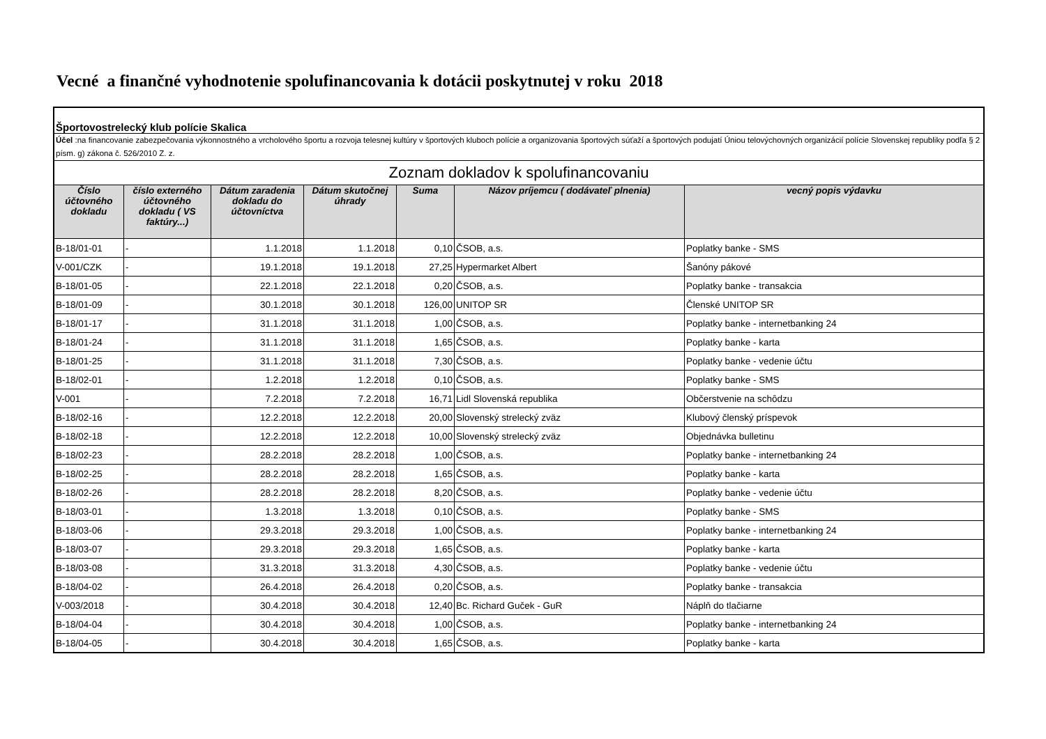Vecné a finančné vyhodnotenie spolufinancovania k dotácii poskytnutej v roku 2018
| Športovostrelecký klub polície Skalica | | | | | | |
| Účel :na financovanie zabezpečovania výkonnostného a vrcholového športu a rozvoja telesnej kultúry v športových kluboch polície a organizovania športových súťaží a športových podujatí Úniou telovýchovných organizácií polície Slovenskej republiky podľa § 2 písm. g) zákona č. 526/2010 Z. z. | | | | | | |
| Zoznam dokladov k spolufinancovaniu | | | | | | |
| Číslo účtovného dokladu | číslo externého účtovného dokladu ( VS faktúry...) | Dátum zaradenia dokladu do účtovníctva | Dátum skutočnej úhrady | Suma | Názov príjemcu ( dodávateľ plnenia) | vecný popis výdavku |
| B-18/01-01 | - | 1.1.2018 | 1.1.2018 | 0,10 | ČSOB, a.s. | Poplatky banke - SMS |
| V-001/CZK | - | 19.1.2018 | 19.1.2018 | 27,25 | Hypermarket Albert | Šanóny pákové |
| B-18/01-05 | - | 22.1.2018 | 22.1.2018 | 0,20 | ČSOB, a.s. | Poplatky banke - transakcia |
| B-18/01-09 | - | 30.1.2018 | 30.1.2018 | 126,00 | UNITOP SR | Členské UNITOP SR |
| B-18/01-17 | - | 31.1.2018 | 31.1.2018 | 1,00 | ČSOB, a.s. | Poplatky banke - internetbanking 24 |
| B-18/01-24 | - | 31.1.2018 | 31.1.2018 | 1,65 | ČSOB, a.s. | Poplatky banke - karta |
| B-18/01-25 | - | 31.1.2018 | 31.1.2018 | 7,30 | ČSOB, a.s. | Poplatky banke - vedenie účtu |
| B-18/02-01 | - | 1.2.2018 | 1.2.2018 | 0,10 | ČSOB, a.s. | Poplatky banke - SMS |
| V-001 | - | 7.2.2018 | 7.2.2018 | 16,71 | Lidl Slovenská republika | Občerstvenie na schôdzu |
| B-18/02-16 | - | 12.2.2018 | 12.2.2018 | 20,00 | Slovenský strelecký zväz | Klubový členský príspevok |
| B-18/02-18 | - | 12.2.2018 | 12.2.2018 | 10,00 | Slovenský strelecký zväz | Objednávka bulletinu |
| B-18/02-23 | - | 28.2.2018 | 28.2.2018 | 1,00 | ČSOB, a.s. | Poplatky banke - internetbanking 24 |
| B-18/02-25 | - | 28.2.2018 | 28.2.2018 | 1,65 | ČSOB, a.s. | Poplatky banke - karta |
| B-18/02-26 | - | 28.2.2018 | 28.2.2018 | 8,20 | ČSOB, a.s. | Poplatky banke - vedenie účtu |
| B-18/03-01 | - | 1.3.2018 | 1.3.2018 | 0,10 | ČSOB, a.s. | Poplatky banke - SMS |
| B-18/03-06 | - | 29.3.2018 | 29.3.2018 | 1,00 | ČSOB, a.s. | Poplatky banke - internetbanking 24 |
| B-18/03-07 | - | 29.3.2018 | 29.3.2018 | 1,65 | ČSOB, a.s. | Poplatky banke - karta |
| B-18/03-08 | - | 31.3.2018 | 31.3.2018 | 4,30 | ČSOB, a.s. | Poplatky banke - vedenie účtu |
| B-18/04-02 | - | 26.4.2018 | 26.4.2018 | 0,20 | ČSOB, a.s. | Poplatky banke - transakcia |
| V-003/2018 | - | 30.4.2018 | 30.4.2018 | 12,40 | Bc. Richard Guček - GuR | Náplň do tlačiarne |
| B-18/04-04 | - | 30.4.2018 | 30.4.2018 | 1,00 | ČSOB, a.s. | Poplatky banke - internetbanking 24 |
| B-18/04-05 | - | 30.4.2018 | 30.4.2018 | 1,65 | ČSOB, a.s. | Poplatky banke - karta |